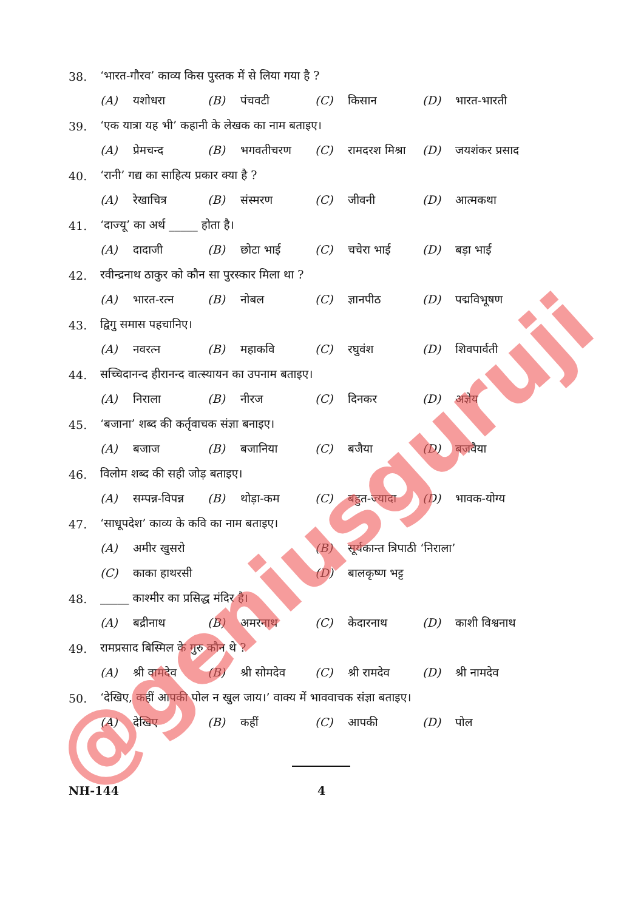38. ‘भारत-गौरव’ काव्य किस पुस्तक में से लिया गया है ?
(A) यशोधरा (B) पंचवटी (C) किसान (D) भारत-भारती
39. ‘एक यात्रा यह भी’ कहानी के लेखक का नाम बताइए।
(A) प्रेमचन्द (B) भगवतीचरण (C) रामदरश मिश्रा (D) जयशंकर प्रसाद
40. ‘रानी’ गद्य का साहित्य प्रकार क्या है ?
(A) रेखाचित्र (B) संस्मरण (C) जीवनी (D) आत्मकथा
41. ‘दाज्यू’ का अर्थ _____ होता है।
(A) दादाजी (B) छोटा भाई (C) चचेरा भाई (D) बड़ा भाई
42. रवीन्द्रनाथ ठाकुर को कौन सा पुरस्कार मिला था ?
(A) भारत-रत्न (B) नोबल (C) ज्ञानपीठ (D) पद्मविभूषण
43. द्विगु समास पहचानिए।
(A) नवरत्न (B) महाकवि (C) रघुवंश (D) शिवपार्वती
44. सच्चिदानन्द हीरानन्द वात्स्यायन का उपनाम बताइए।
(A) निराला (B) नीरज (C) दिनकर (D) अज्ञेय
45. ‘बजाना’ शब्द की कर्तृवाचक संज्ञा बनाइए।
(A) बजाज (B) बजानिया (C) बजैया (D) बजवैया
46. विलोम शब्द की सही जोड़ बताइए।
(A) सम्पन्न-विपन्न (B) थोड़ा-कम (C) बहुत-ज्यादा (D) भावक-योग्य
47. ‘साधूपदेश’ काव्य के कवि का नाम बताइए।
(A) अमीर खुसरो (B) सूर्यकान्त त्रिपाठी ‘निराला’
(C) काका हाथरसी (D) बालकृष्ण भट्ट
48. _____ काश्मीर का प्रसिद्ध मंदिर है।
(A) बद्रीनाथ (B) अमरनाथ (C) केदारनाथ (D) काशी विश्वनाथ
49. रामप्रसाद बिस्मिल के गुरु कौन थे ?
(A) श्री वामदेव (B) श्री सोमदेव (C) श्री रामदेव (D) श्री नामदेव
50. ‘देखिए, कहीं आपकी पोल न खुल जाय।’ वाक्य में भाववाचक संज्ञा बताइए।
(A) देखिए (B) कहीं (C) आपकी (D) पोल
NH-144 4
@geniusguruji